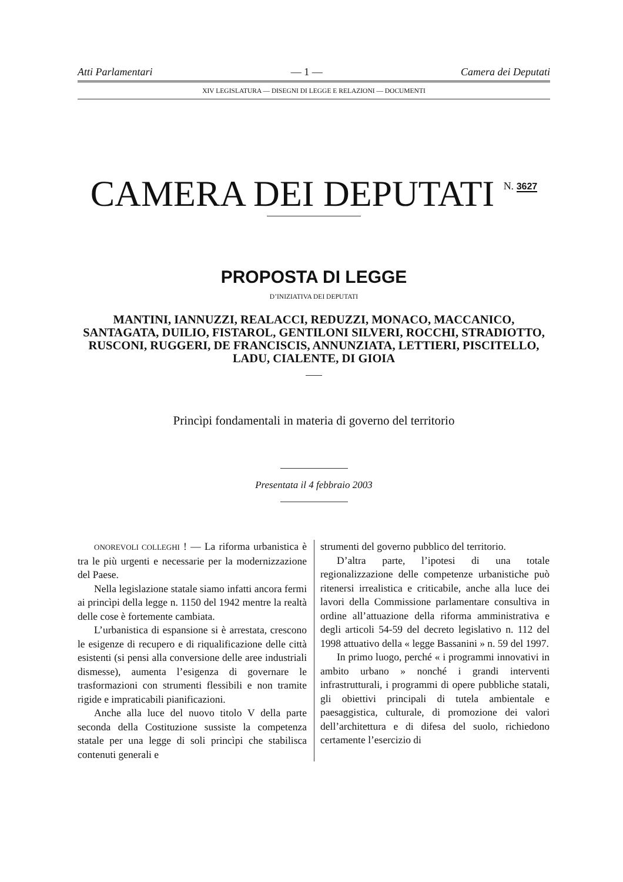Atti Parlamentari — 1 — Camera dei Deputati
XIV LEGISLATURA — DISEGNI DI LEGGE E RELAZIONI — DOCUMENTI
CAMERA DEI DEPUTATI N. 3627
PROPOSTA DI LEGGE
D’INIZIATIVA DEI DEPUTATI
MANTINI, IANNUZZI, REALACCI, REDUZZI, MONACO, MACCANICO, SANTAGATA, DUILIO, FISTAROL, GENTILONI SILVERI, ROCCHI, STRADIOTTO, RUSCONI, RUGGERI, DE FRANCISCIS, ANNUNZIATA, LETTIERI, PISCITELLO, LADU, CIALENTE, DI GIOIA
Princìpi fondamentali in materia di governo del territorio
Presentata il 4 febbraio 2003
ONOREVOLI COLLEGHI ! — La riforma urbanistica è tra le più urgenti e necessarie per la modernizzazione del Paese.
Nella legislazione statale siamo infatti ancora fermi ai princìpi della legge n. 1150 del 1942 mentre la realtà delle cose è fortemente cambiata.
L’urbanistica di espansione si è arrestata, crescono le esigenze di recupero e di riqualificazione delle città esistenti (si pensi alla conversione delle aree industriali dismesse), aumenta l’esigenza di governare le trasformazioni con strumenti flessibili e non tramite rigide e impraticabili pianificazioni.
Anche alla luce del nuovo titolo V della parte seconda della Costituzione sussiste la competenza statale per una legge di soli princìpi che stabilisca contenuti generali e
strumenti del governo pubblico del territorio.
D’altra parte, l’ipotesi di una totale regionalizzazione delle competenze urbanistiche può ritenersi irrealistica e criticabile, anche alla luce dei lavori della Commissione parlamentare consultiva in ordine all’attuazione della riforma amministrativa e degli articoli 54-59 del decreto legislativo n. 112 del 1998 attuativo della « legge Bassanini » n. 59 del 1997.
In primo luogo, perché « i programmi innovativi in ambito urbano » nonché i grandi interventi infrastrutturali, i programmi di opere pubbliche statali, gli obiettivi principali di tutela ambientale e paesaggistica, culturale, di promozione dei valori dell’architettura e di difesa del suolo, richiedono certamente l’esercizio di